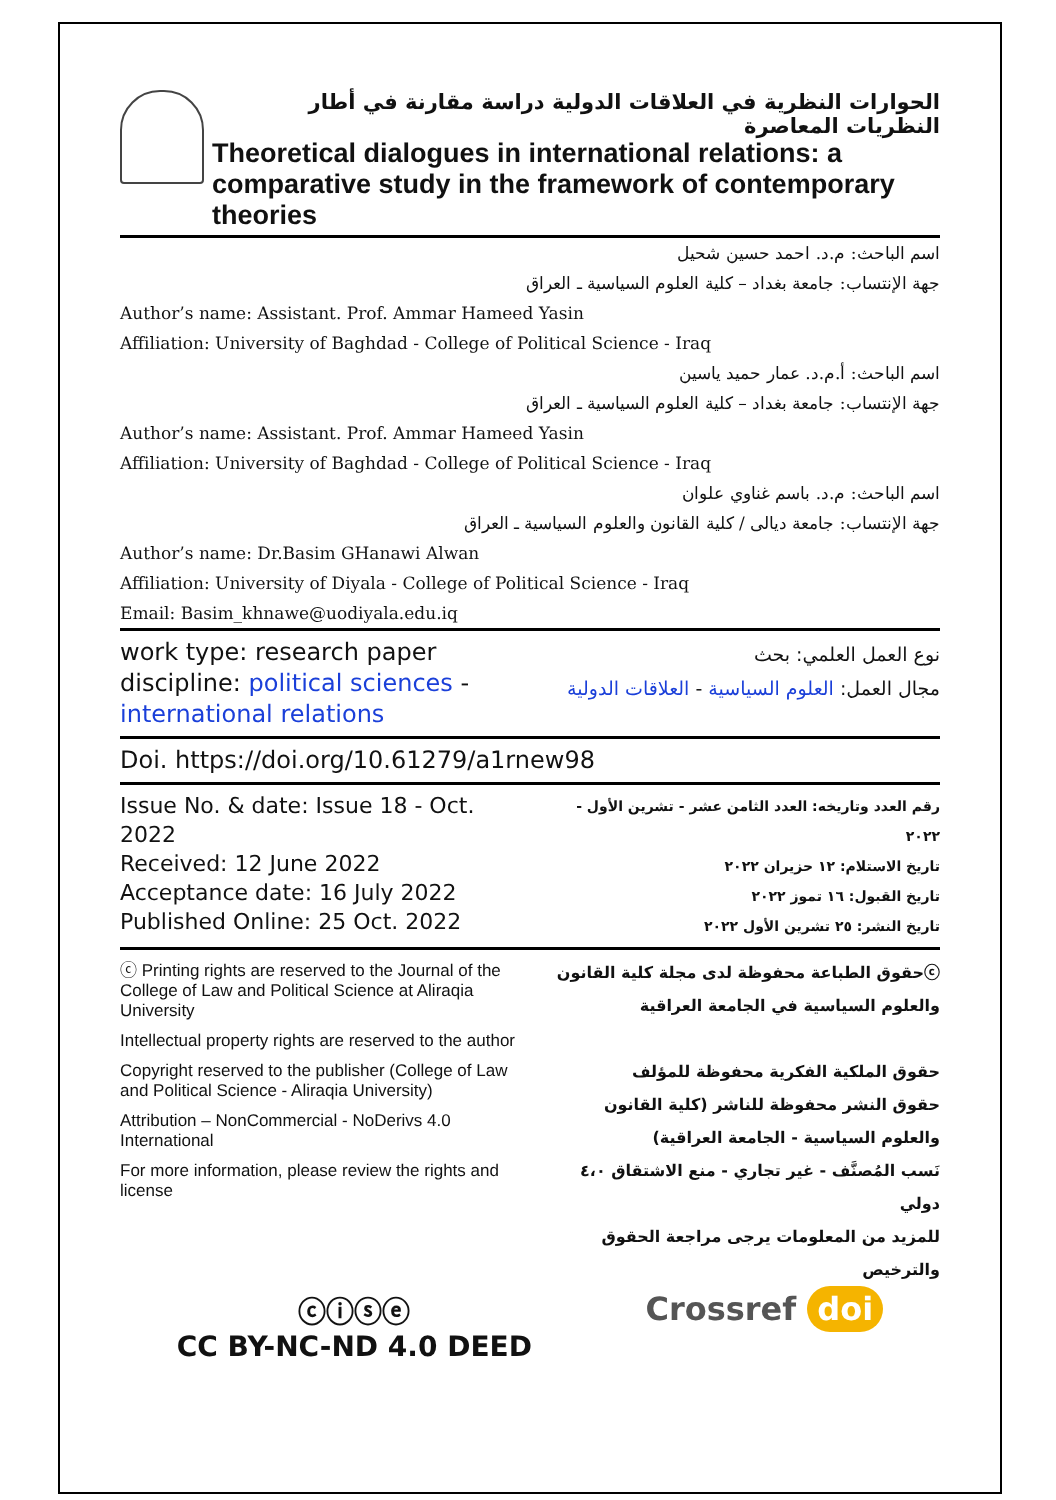الحوارات النظرية في العلاقات الدولية دراسة مقارنة في أطار النظريات المعاصرة
Theoretical dialogues in international relations: a comparative study in the framework of contemporary theories
اسم الباحث: م.د. احمد حسين شحيل
جهة الإنتساب: جامعة بغداد – كلية العلوم السياسية ـ العراق
Author’s name: Assistant. Prof. Ammar Hameed Yasin
Affiliation: University of Baghdad - College of Political Science - Iraq
اسم الباحث: أ.م.د. عمار حميد ياسين
جهة الإنتساب: جامعة بغداد – كلية العلوم السياسية ـ العراق
Author’s name: Assistant. Prof. Ammar Hameed Yasin
Affiliation: University of Baghdad - College of Political Science - Iraq
اسم الباحث: م.د. باسم غناوي علوان
جهة الإنتساب: جامعة ديالى / كلية القانون والعلوم السياسية ـ العراق
Author’s name: Dr.Basim GHanawi Alwan
Affiliation: University of Diyala - College of Political Science - Iraq
Email: Basim_khnawe@uodiyala.edu.iq
work type: research paper
discipline: political sciences -
international relations
نوع العمل العلمي: بحث
مجال العمل: العلوم السياسية - العلاقات الدولية
Doi. https://doi.org/10.61279/a1rnew98
Issue No. & date: Issue 18 - Oct. 2022
Received: 12 June 2022
Acceptance date: 16 July 2022
Published Online: 25 Oct. 2022
رقم العدد وتاريخه: العدد الثامن عشر - تشرين الأول - ٢٠٢٢
تاريخ الاستلام: ١٢ حزيران ٢٠٢٢
تاريخ القبول: ١٦ تموز ٢٠٢٢
تاريخ النشر: ٢٥ تشرين الأول ٢٠٢٢
ⓒ Printing rights are reserved to the Journal of the College of Law and Political Science at Aliraqia University
Intellectual property rights are reserved to the author
Copyright reserved to the publisher (College of Law and Political Science - Aliraqia University)
Attribution – NonCommercial - NoDerivs 4.0 International
For more information, please review the rights and license
ⓒحقوق الطباعة محفوظة لدى مجلة كلية القانون والعلوم السياسية في الجامعة العراقية
حقوق الملكية الفكرية محفوظة للمؤلف
حقوق النشر محفوظة للناشر (كلية القانون والعلوم السياسية - الجامعة العراقية)
نَسب المُصنَّف - غير تجاري - منع الاشتقاق ٤،٠ دولي
للمزيد من المعلومات يرجى مراجعة الحقوق والترخيص
ⓒⓘⓢⓔ
CC BY-NC-ND 4.0 DEED
Crossref doi